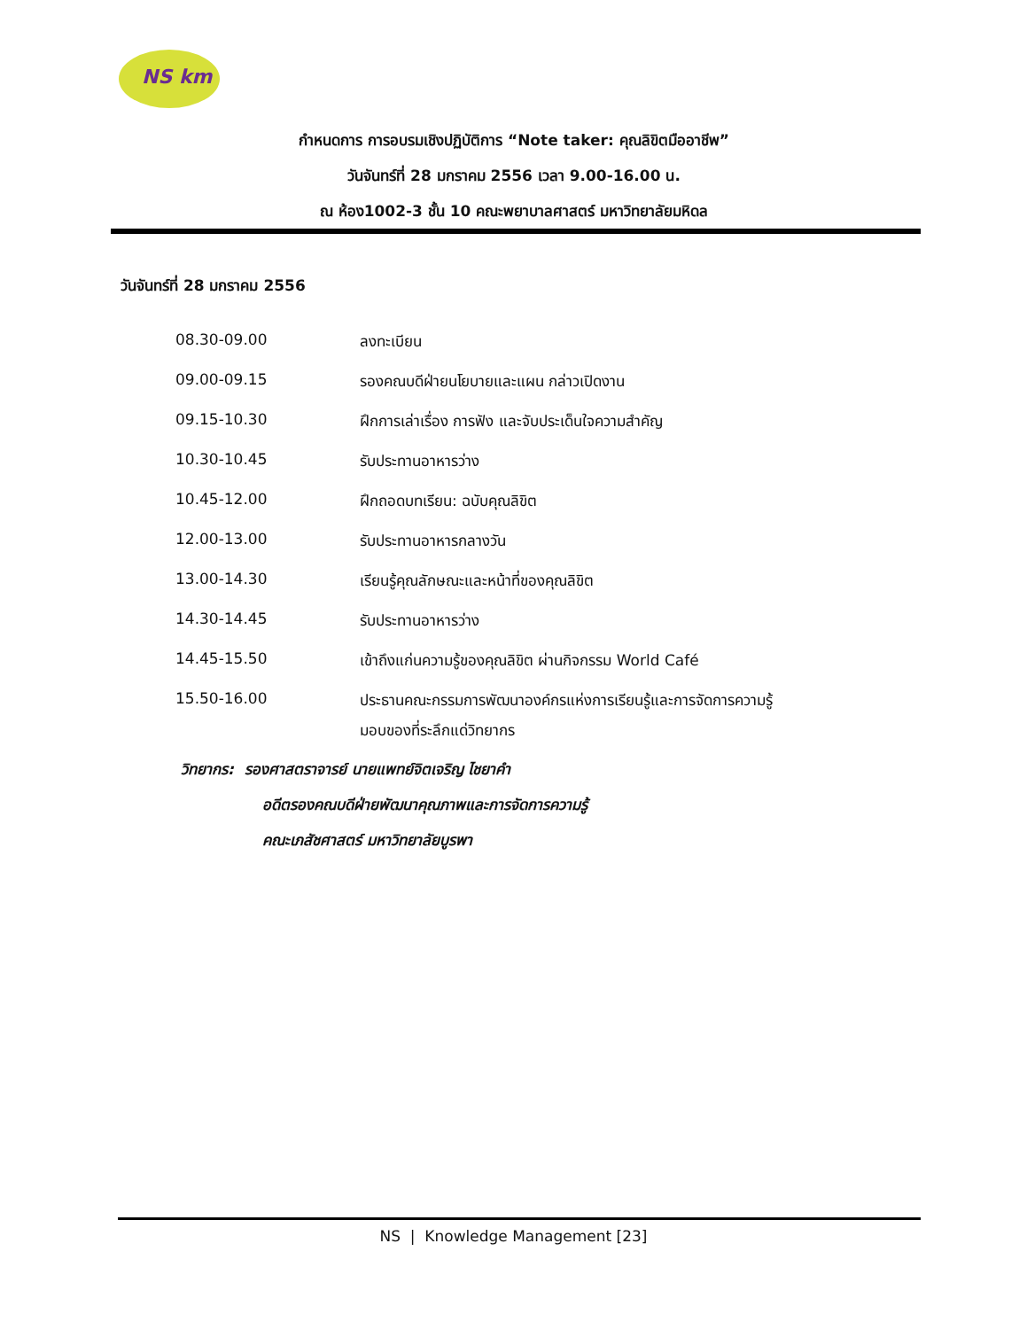NS km
กำหนดการ การอบรมเชิงปฏิบัติการ “Note taker: คุณลิขิตมืออาชีพ”
วันจันทร์ที่ 28 มกราคม 2556 เวลา 9.00-16.00 น.
ณ ห้อง1002-3 ชั้น 10 คณะพยาบาลศาสตร์ มหาวิทยาลัยมหิดล
วันจันทร์ที่ 28 มกราคม 2556
| 08.30-09.00 | ลงทะเบียน |
| 09.00-09.15 | รองคณบดีฝ่ายนโยบายและแผน กล่าวเปิดงาน |
| 09.15-10.30 | ฝึกการเล่าเรื่อง การฟัง และจับประเด็นใจความสำคัญ |
| 10.30-10.45 | รับประทานอาหารว่าง |
| 10.45-12.00 | ฝึกถอดบทเรียน: ฉบับคุณลิขิต |
| 12.00-13.00 | รับประทานอาหารกลางวัน |
| 13.00-14.30 | เรียนรู้คุณลักษณะและหน้าที่ของคุณลิขิต |
| 14.30-14.45 | รับประทานอาหารว่าง |
| 14.45-15.50 | เข้าถึงแก่นความรู้ของคุณลิขิต ผ่านกิจกรรม World Café |
| 15.50-16.00 | ประธานคณะกรรมการพัฒนาองค์กรแห่งการเรียนรู้และการจัดการความรู้ มอบของที่ระลึกแด่วิทยากร |
วิทยากร: รองศาสตราจารย์ นายแพทย์จิตเจริญ ไชยาคำ
อดีตรองคณบดีฝ่ายพัฒนาคุณภาพและการจัดการความรู้
คณะเภสัชศาสตร์ มหาวิทยาลัยบูรพา
NS | Knowledge Management [23]